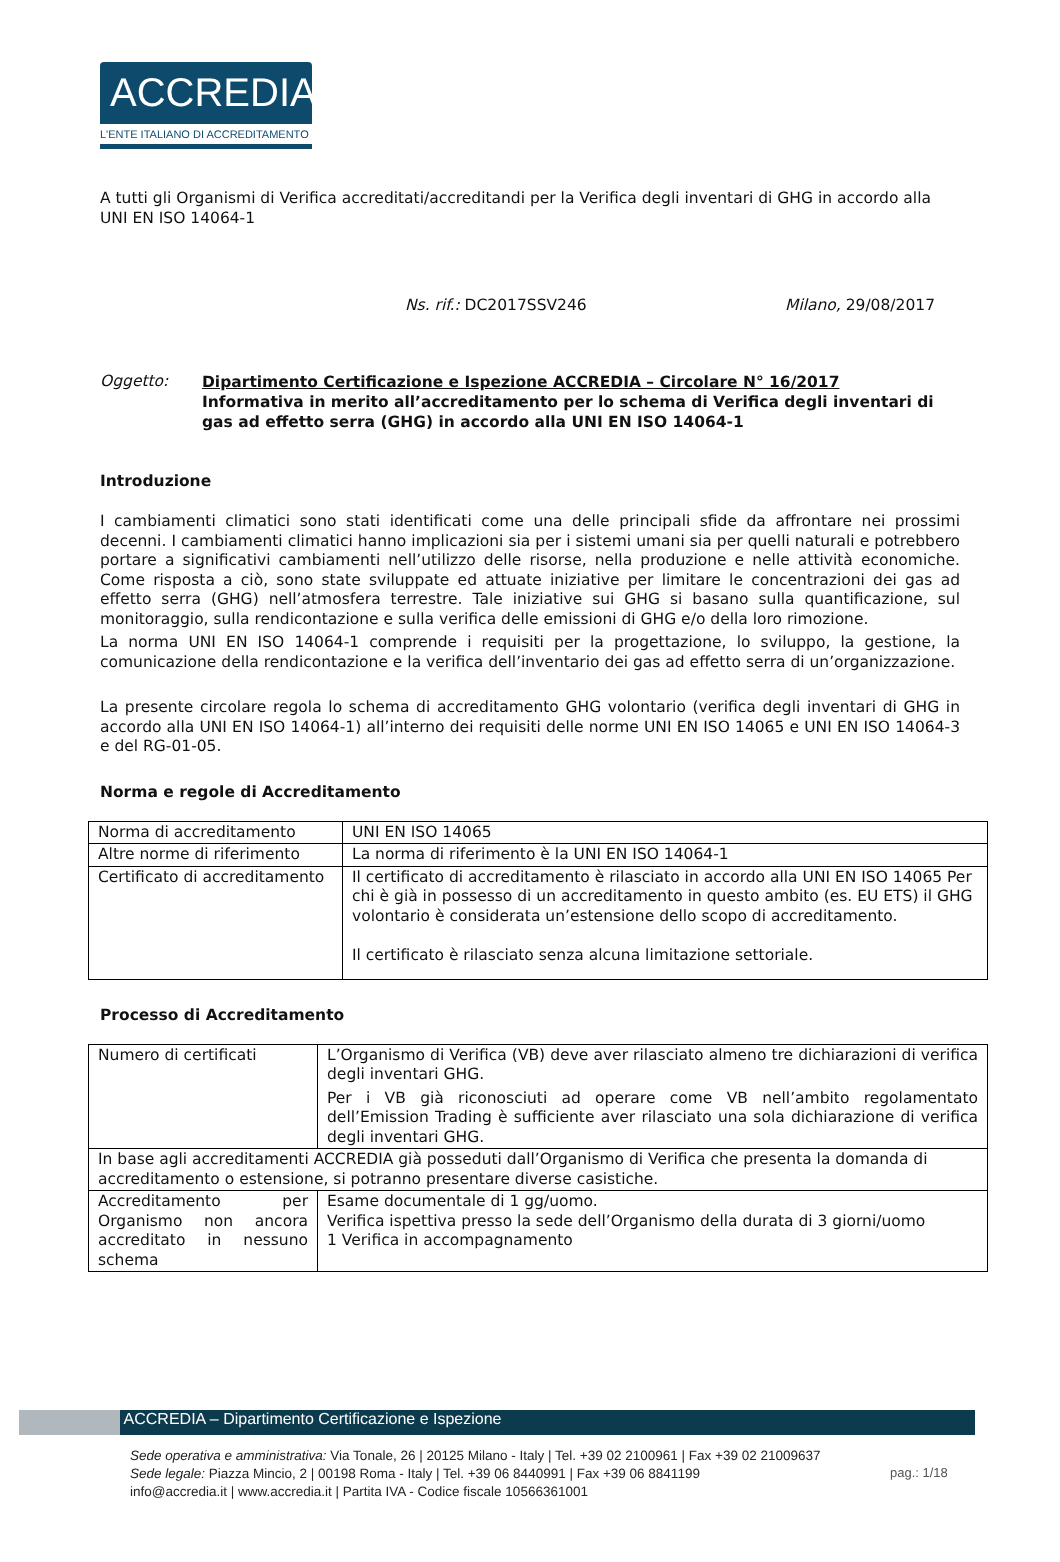ACCREDIA
L'ENTE ITALIANO DI ACCREDITAMENTO
A tutti gli Organismi di Verifica accreditati/accreditandi per la Verifica degli inventari di GHG in accordo alla UNI EN ISO 14064-1
Ns. rif.: DC2017SSV246 Milano, 29/08/2017
Oggetto: Dipartimento Certificazione e Ispezione ACCREDIA – Circolare N° 16/2017
Informativa in merito all’accreditamento per lo schema di Verifica degli inventari di gas ad effetto serra (GHG) in accordo alla UNI EN ISO 14064-1
Introduzione
I cambiamenti climatici sono stati identificati come una delle principali sfide da affrontare nei prossimi decenni. I cambiamenti climatici hanno implicazioni sia per i sistemi umani sia per quelli naturali e potrebbero portare a significativi cambiamenti nell’utilizzo delle risorse, nella produzione e nelle attività economiche. Come risposta a ciò, sono state sviluppate ed attuate iniziative per limitare le concentrazioni dei gas ad effetto serra (GHG) nell’atmosfera terrestre. Tale iniziative sui GHG si basano sulla quantificazione, sul monitoraggio, sulla rendicontazione e sulla verifica delle emissioni di GHG e/o della loro rimozione.
La norma UNI EN ISO 14064-1 comprende i requisiti per la progettazione, lo sviluppo, la gestione, la comunicazione della rendicontazione e la verifica dell’inventario dei gas ad effetto serra di un’organizzazione.
La presente circolare regola lo schema di accreditamento GHG volontario (verifica degli inventari di GHG in accordo alla UNI EN ISO 14064-1) all’interno dei requisiti delle norme UNI EN ISO 14065 e UNI EN ISO 14064-3 e del RG-01-05.
Norma e regole di Accreditamento
| Norma di accreditamento | UNI EN ISO 14065 |
| Altre norme di riferimento | La norma di riferimento è la UNI EN ISO 14064-1 |
| Certificato di accreditamento | Il certificato di accreditamento è rilasciato in accordo alla UNI EN ISO 14065 Per chi è già in possesso di un accreditamento in questo ambito (es. EU ETS) il GHG volontario è considerata un’estensione dello scopo di accreditamento. Il certificato è rilasciato senza alcuna limitazione settoriale. |
Processo di Accreditamento
| Numero di certificati | L’Organismo di Verifica (VB) deve aver rilasciato almeno tre dichiarazioni di verifica degli inventari GHG. Per i VB già riconosciuti ad operare come VB nell’ambito regolamentato dell’Emission Trading è sufficiente aver rilasciato una sola dichiarazione di verifica degli inventari GHG. |
| In base agli accreditamenti ACCREDIA già posseduti dall’Organismo di Verifica che presenta la domanda di accreditamento o estensione, si potranno presentare diverse casistiche. | |
| Accreditamento per Organismo non ancora accreditato in nessuno schema | Esame documentale di 1 gg/uomo. Verifica ispettiva presso la sede dell’Organismo della durata di 3 giorni/uomo 1 Verifica in accompagnamento |
ACCREDIA – Dipartimento Certificazione e Ispezione
Sede operativa e amministrativa: Via Tonale, 26 | 20125 Milano - Italy | Tel. +39 02 2100961 | Fax +39 02 21009637
Sede legale: Piazza Mincio, 2 | 00198 Roma - Italy | Tel. +39 06 8440991 | Fax +39 06 8841199
info@accredia.it | www.accredia.it | Partita IVA - Codice fiscale 10566361001
pag.: 1/18